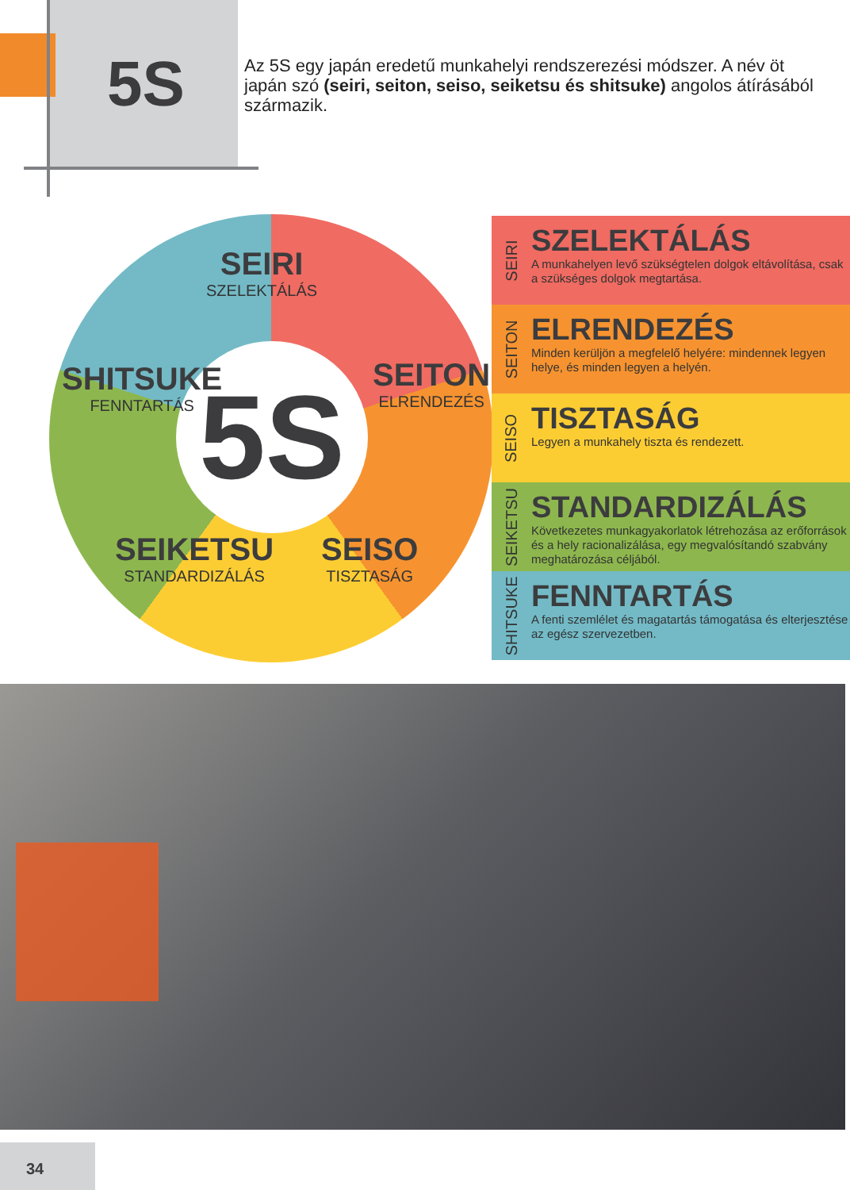5S
Az 5S egy japán eredetű munkahelyi rendszerezési módszer. A név öt japán szó (seiri, seiton, seiso, seiketsu és shitsuke) angolos átírásából származik.
5S
SEIRI
SZELEKTÁLÁS
SEITON
ELRENDEZÉS
SEISO
TISZTASÁG
SEIKETSU
STANDARDIZÁLÁS
SHITSUKE
FENNTARTÁS
SEIRI
SZELEKTÁLÁS
A munkahelyen levő szükségtelen dolgok eltávolítása, csak a szükséges dolgok megtartása.
SEITON
ELRENDEZÉS
Minden kerüljön a megfelelő helyére: mindennek legyen helye, és minden legyen a helyén.
SEISO
TISZTASÁG
Legyen a munkahely tiszta és rendezett.
SEIKETSU
STANDARDIZÁLÁS
Következetes munkagyakorlatok létrehozása az erőforrások és a hely racionalizálása, egy megvalósítandó szabvány meghatározása céljából.
SHITSUKE
FENNTARTÁS
A fenti szemlélet és magatartás támogatása és elterjesztése az egész szervezetben.
34